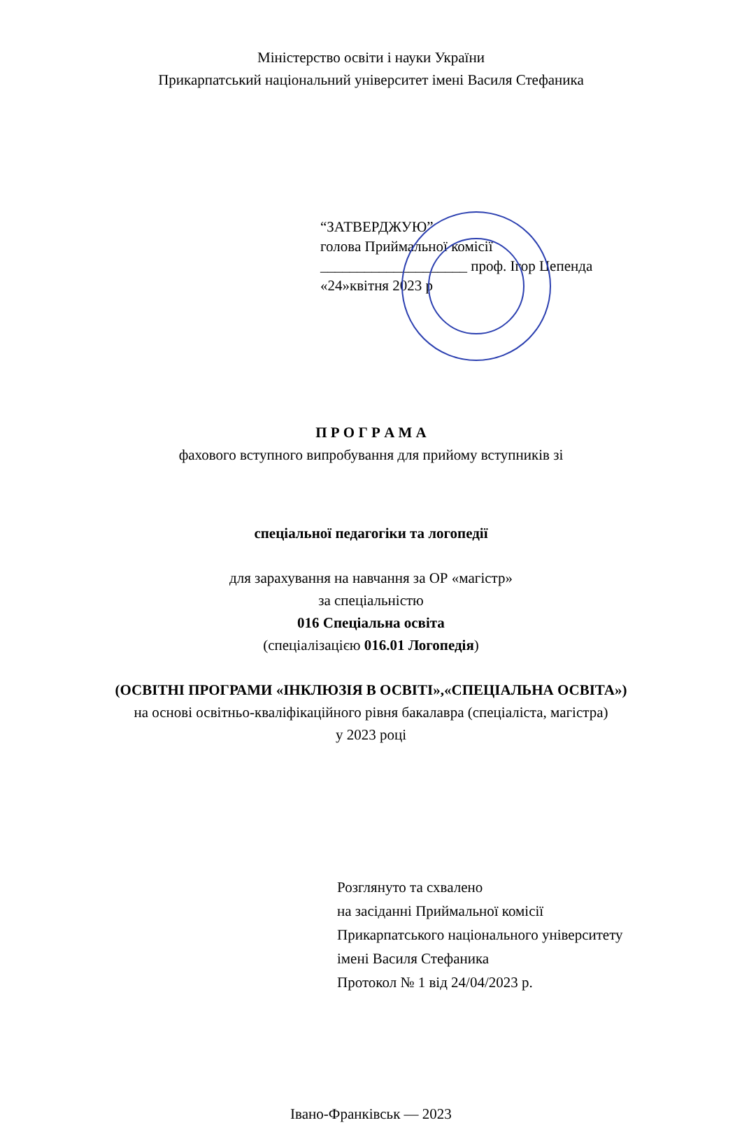Міністерство освіти і науки України
Прикарпатський національний університет імені Василя Стефаника
“ЗАТВЕРДЖУЮ”
голова Приймальної комісії
____________________ проф. Ігор Цепенда
«24»квітня 2023 р
П Р О Г Р А М А
фахового вступного випробування для прийому вступників зі
спеціальної педагогіки та логопедії
для зарахування на навчання за ОР «магістр»
за спеціальністю
016 Спеціальна освіта
(спеціалізацією 016.01 Логопедія)
(ОСВІТНІ ПРОГРАМИ «ІНКЛЮЗІЯ В ОСВІТІ»,«СПЕЦІАЛЬНА ОСВІТА»)
на основі освітньо-кваліфікаційного рівня бакалавра (спеціаліста, магістра)
у 2023 році
Розглянуто та схвалено
на засіданні Приймальної комісії
Прикарпатського національного університету
імені Василя Стефаника
Протокол № 1 від 24/04/2023 р.
Івано-Франківськ — 2023